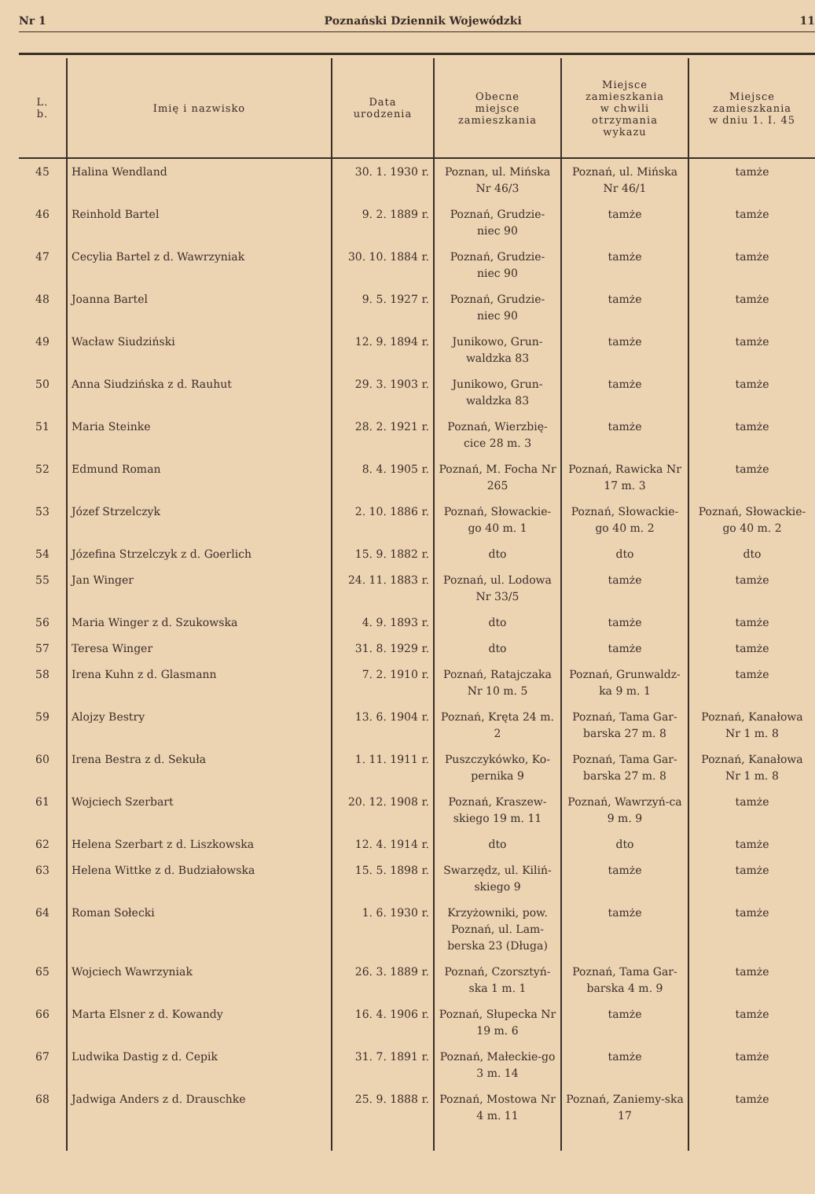Nr 1 Poznański Dziennik Wojewódzki 11
| L. b. | Imię i nazwisko | Data urodzenia | Obecne miejsce zamieszkania | Miejsce zamieszkania w chwili otrzymania wykazu | Miejsce zamieszkania w dniu 1. I. 45 |
| --- | --- | --- | --- | --- | --- |
| 45 | Halina Wendland | 30. 1. 1930 r. | Poznan, ul. Mińska Nr 46/3 | Poznań, ul. Mińska Nr 46/1 | tamże |
| 46 | Reinhold Bartel | 9. 2. 1889 r. | Poznań, Grudzie-niec 90 | tamże | tamże |
| 47 | Cecylia Bartel z d. Wawrzyniak | 30. 10. 1884 r. | Poznań, Grudzie-niec 90 | tamże | tamże |
| 48 | Joanna Bartel | 9. 5. 1927 r. | Poznań, Grudzie-niec 90 | tamże | tamże |
| 49 | Wacław Siudziński | 12. 9. 1894 r. | Junikowo, Grun-waldzka 83 | tamże | tamże |
| 50 | Anna Siudzińska z d. Rauhut | 29. 3. 1903 r. | Junikowo, Grun-waldzka 83 | tamże | tamże |
| 51 | Maria Steinke | 28. 2. 1921 r. | Poznań, Wierzbię-cice 28 m. 3 | tamże | tamże |
| 52 | Edmund Roman | 8. 4. 1905 r. | Poznań, M. Focha Nr 265 | Poznań, Rawicka Nr 17 m. 3 | tamże |
| 53 | Józef Strzelczyk | 2. 10. 1886 r. | Poznań, Słowackie-go 40 m. 1 | Poznań, Słowackie-go 40 m. 2 | Poznań, Słowackie-go 40 m. 2 |
| 54 | Józefina Strzelczyk z d. Goerlich | 15. 9. 1882 r. | dto | dto | dto |
| 55 | Jan Winger | 24. 11. 1883 r. | Poznań, ul. Lodowa Nr 33/5 | tamże | tamże |
| 56 | Maria Winger z d. Szukowska | 4. 9. 1893 r. | dto | tamże | tamże |
| 57 | Teresa Winger | 31. 8. 1929 r. | dto | tamże | tamże |
| 58 | Irena Kuhn z d. Glasmann | 7. 2. 1910 r. | Poznań, Ratajczaka Nr 10 m. 5 | Poznań, Grunwaldz-ka 9 m. 1 | tamże |
| 59 | Alojzy Bestry | 13. 6. 1904 r. | Poznań, Kręta 24 m. 2 | Poznań, Tama Gar-barska 27 m. 8 | Poznań, Kanałowa Nr 1 m. 8 |
| 60 | Irena Bestra z d. Sekuła | 1. 11. 1911 r. | Puszczykówko, Ko-pernika 9 | Poznań, Tama Gar-barska 27 m. 8 | Poznań, Kanałowa Nr 1 m. 8 |
| 61 | Wojciech Szerbart | 20. 12. 1908 r. | Poznań, Kraszew-skiego 19 m. 11 | Poznań, Wawrzyń-ca 9 m. 9 | tamże |
| 62 | Helena Szerbart z d. Liszkowska | 12. 4. 1914 r. | dto | dto | tamże |
| 63 | Helena Wittke z d. Budziałowska | 15. 5. 1898 r. | Swarzędz, ul. Kiliń-skiego 9 | tamże | tamże |
| 64 | Roman Sołecki | 1. 6. 1930 r. | Krzyżowniki, pow. Poznań, ul. Lam-berska 23 (Długa) | tamże | tamże |
| 65 | Wojciech Wawrzyniak | 26. 3. 1889 r. | Poznań, Czorsztyń-ska 1 m. 1 | Poznań, Tama Gar-barska 4 m. 9 | tamże |
| 66 | Marta Elsner z d. Kowandy | 16. 4. 1906 r. | Poznań, Słupecka Nr 19 m. 6 | tamże | tamże |
| 67 | Ludwika Dastig z d. Cepik | 31. 7. 1891 r. | Poznań, Małeckie-go 3 m. 14 | tamże | tamże |
| 68 | Jadwiga Anders z d. Drauschke | 25. 9. 1888 r. | Poznań, Mostowa Nr 4 m. 11 | Poznań, Zaniemy-ska 17 | tamże |